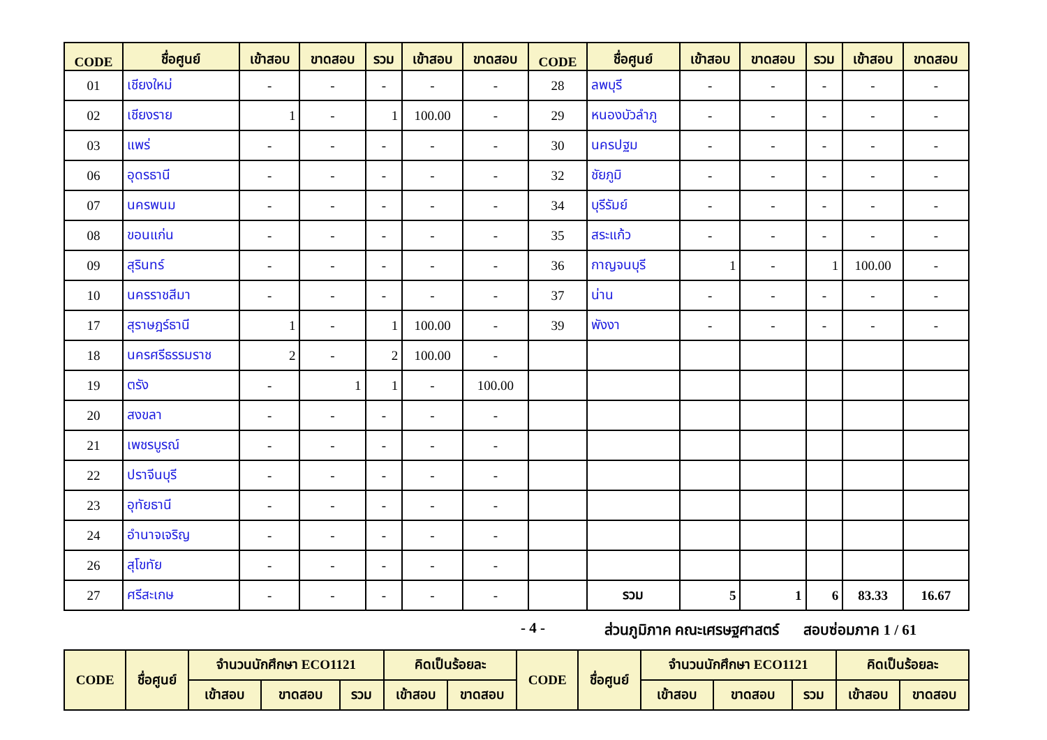| CODE | ชื่อศูนย์ | เข้าสอบ | ขาดสอบ | รวม | เข้าสอบ | ขาดสอบ | CODE | ชื่อศูนย์ | เข้าสอบ | ขาดสอบ | รวม | เข้าสอบ | ขาดสอบ |
| --- | --- | --- | --- | --- | --- | --- | --- | --- | --- | --- | --- | --- | --- |
| 01 | เชียงใหม่ | - | - | - | - | - | 28 | ลพบุรี | - | - | - | - | - |
| 02 | เชียงราย | 1 | - | 1 | 100.00 | - | 29 | หนองบัวลำภู | - | - | - | - | - |
| 03 | แพร่ | - | - | - | - | - | 30 | นครปฐม | - | - | - | - | - |
| 06 | อุดรธานี | - | - | - | - | - | 32 | ชัยภูมิ | - | - | - | - | - |
| 07 | นครพนม | - | - | - | - | - | 34 | บุรีรัมย์ | - | - | - | - | - |
| 08 | ขอนแก่น | - | - | - | - | - | 35 | สระแก้ว | - | - | - | - | - |
| 09 | สุรินทร์ | - | - | - | - | - | 36 | กาญจนบุรี | 1 | - | 1 | 100.00 | - |
| 10 | นครราชสีมา | - | - | - | - | - | 37 | น่าน | - | - | - | - | - |
| 17 | สุราษฎร์ธานี | 1 | - | 1 | 100.00 | - | 39 | พังงา | - | - | - | - | - |
| 18 | นครศรีธรรมราช | 2 | - | 2 | 100.00 | - | | | | | | | |
| 19 | ตรัง | - | 1 | 1 | - | 100.00 | | | | | | | |
| 20 | สงขลา | - | - | - | - | - | | | | | | | |
| 21 | เพชรบูรณ์ | - | - | - | - | - | | | | | | | |
| 22 | ปราจีนบุรี | - | - | - | - | - | | | | | | | |
| 23 | อุทัยธานี | - | - | - | - | - | | | | | | | |
| 24 | อำนาจเจริญ | - | - | - | - | - | | | | | | | |
| 26 | สุโขทัย | - | - | - | - | - | | | | | | | |
| 27 | ศรีสะเกษ | - | - | - | - | - | | รวม | 5 | 1 | 6 | 83.33 | 16.67 |
- 4 - ส่วนภูมิภาค คณะเศรษฐศาสตร์ สอบซ่อมภาค 1 / 61
| CODE | ชื่อศูนย์ | จำนวนนักศึกษา ECO1121 | | | คิดเป็นร้อยละ | | CODE | ชื่อศูนย์ | จำนวนนักศึกษา ECO1121 | | | คิดเป็นร้อยละ | |
| --- | --- | --- | --- | --- | --- | --- | --- | --- | --- | --- | --- | --- | --- |
| | | เข้าสอบ | ขาดสอบ | รวม | เข้าสอบ | ขาดสอบ | | | เข้าสอบ | ขาดสอบ | รวม | เข้าสอบ | ขาดสอบ |